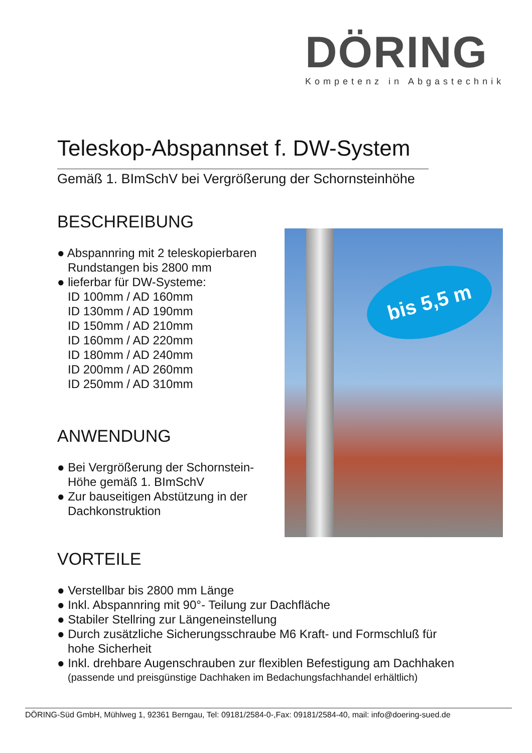DÖRING
Kompetenz in Abgastechnik
bis 5,5 m
Teleskop-Abspannset f. DW-System
Gemäß 1. BImSchV bei Vergrößerung der Schornsteinhöhe
BESCHREIBUNG
● Abspannring mit 2 teleskopierbaren
Rundstangen bis 2800 mm
● lieferbar für DW-Systeme:
ID 100mm / AD 160mm
ID 130mm / AD 190mm
ID 150mm / AD 210mm
ID 160mm / AD 220mm
ID 180mm / AD 240mm
ID 200mm / AD 260mm
ID 250mm / AD 310mm
ANWENDUNG
● Bei Vergrößerung der Schornstein-
Höhe gemäß 1. BImSchV
● Zur bauseitigen Abstützung in der
Dachkonstruktion
VORTEILE
● Verstellbar bis 2800 mm Länge
● Inkl. Abspannring mit 90°- Teilung zur Dachfläche
● Stabiler Stellring zur Längeneinstellung
● Durch zusätzliche Sicherungsschraube M6 Kraft- und Formschluß für
hohe Sicherheit
● Inkl. drehbare Augenschrauben zur flexiblen Befestigung am Dachhaken
(passende und preisgünstige Dachhaken im Bedachungsfachhandel erhältlich)
DÖRING-Süd GmbH, Mühlweg 1, 92361 Berngau, Tel: 09181/2584-0-,Fax: 09181/2584-40, mail: info@doering-sued.de